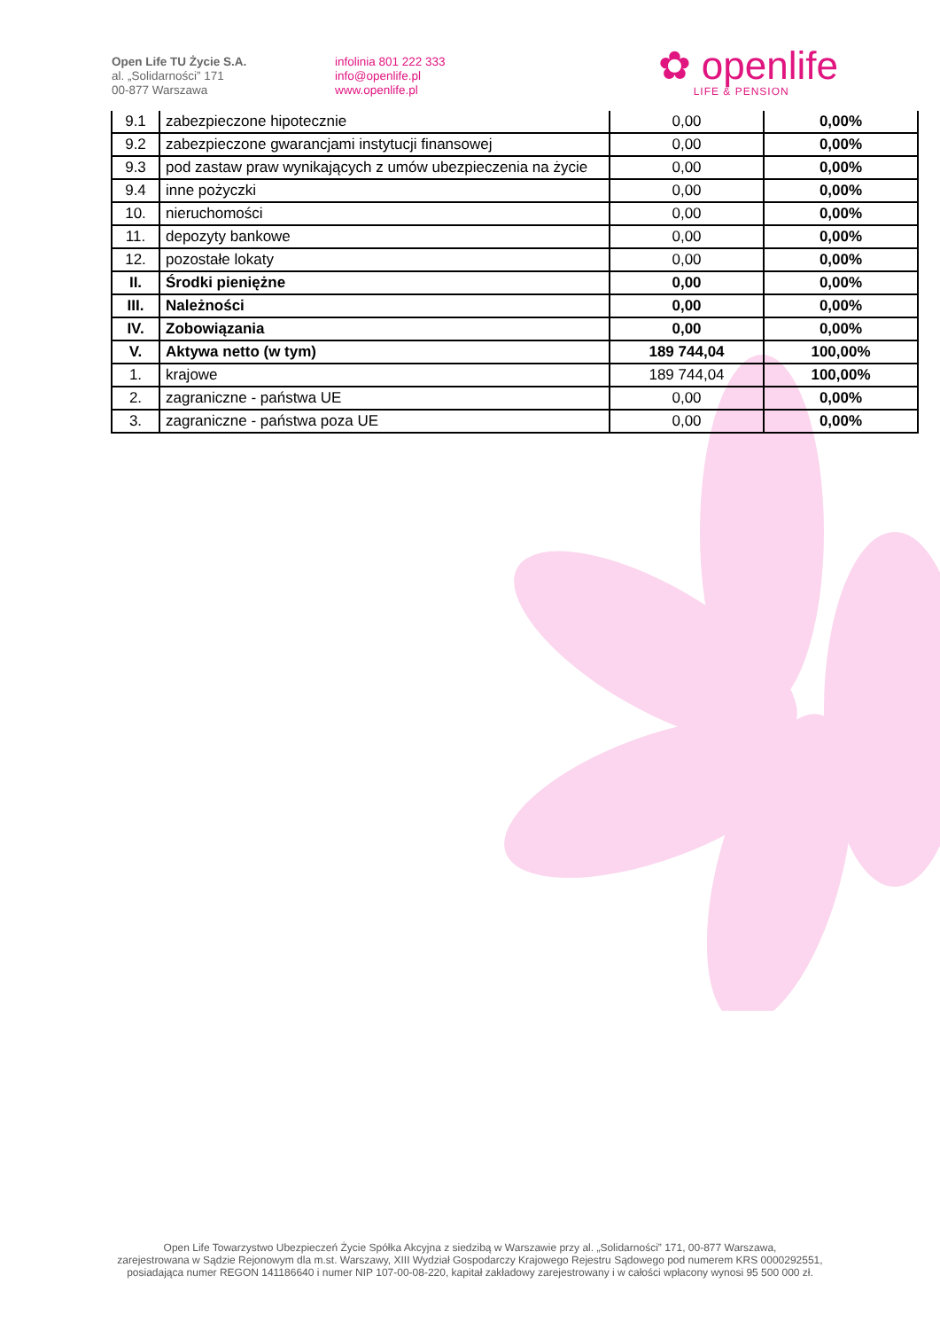Open Life TU Życie S.A.
al. „Solidarności” 171
00-877 Warszawa
infolinia 801 222 333
info@openlife.pl
www.openlife.pl
✿ openlife
LIFE & PENSION
| 9.1 | zabezpieczone hipotecznie | 0,00 | 0,00% |
| 9.2 | zabezpieczone gwarancjami instytucji finansowej | 0,00 | 0,00% |
| 9.3 | pod zastaw praw wynikających z umów ubezpieczenia na życie | 0,00 | 0,00% |
| 9.4 | inne pożyczki | 0,00 | 0,00% |
| 10. | nieruchomości | 0,00 | 0,00% |
| 11. | depozyty bankowe | 0,00 | 0,00% |
| 12. | pozostałe lokaty | 0,00 | 0,00% |
| II. | Środki pieniężne | 0,00 | 0,00% |
| III. | Należności | 0,00 | 0,00% |
| IV. | Zobowiązania | 0,00 | 0,00% |
| V. | Aktywa netto (w tym) | 189 744,04 | 100,00% |
| 1. | krajowe | 189 744,04 | 100,00% |
| 2. | zagraniczne - państwa UE | 0,00 | 0,00% |
| 3. | zagraniczne - państwa poza UE | 0,00 | 0,00% |
Open Life Towarzystwo Ubezpieczeń Życie Spółka Akcyjna z siedzibą w Warszawie przy al. „Solidarności” 171, 00-877 Warszawa,
zarejestrowana w Sądzie Rejonowym dla m.st. Warszawy, XIII Wydział Gospodarczy Krajowego Rejestru Sądowego pod numerem KRS 0000292551,
posiadająca numer REGON 141186640 i numer NIP 107-00-08-220, kapitał zakładowy zarejestrowany i w całości wpłacony wynosi 95 500 000 zł.